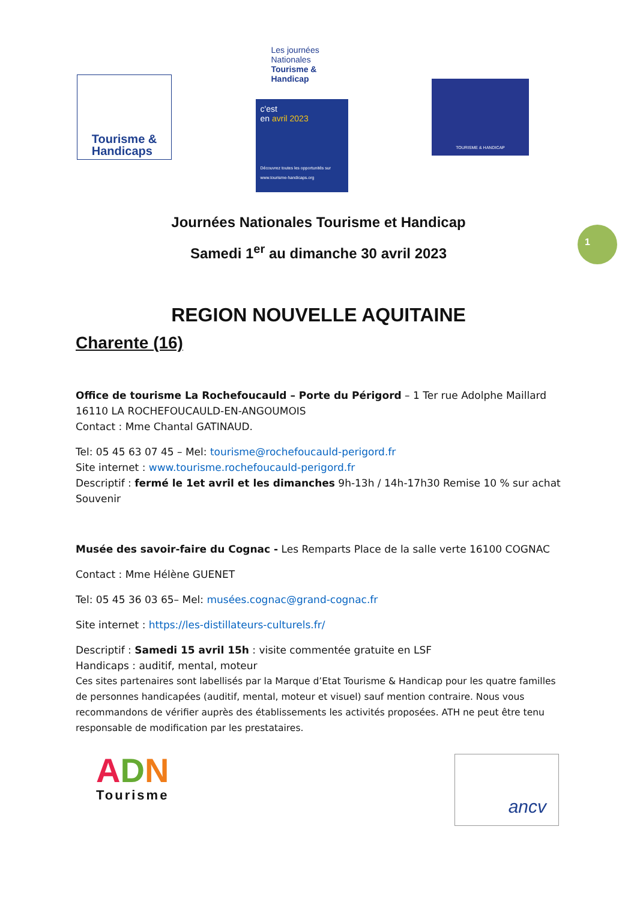Tourisme &
Handicaps
Les journées Nationales Tourisme & Handicap
c'est
en avril 2023
Découvrez toutes les opportunités sur www.tourisme-handicaps.org
TOURISME & HANDICAP
1
Journées Nationales Tourisme et Handicap
Samedi 1<sup>er</sup> au dimanche 30 avril 2023
REGION NOUVELLE AQUITAINE
Charente (16)
Office de tourisme La Rochefoucauld – Porte du Périgord – 1 Ter rue Adolphe Maillard
16110 LA ROCHEFOUCAULD-EN-ANGOUMOIS
Contact : Mme Chantal GATINAUD.
Tel: 05 45 63 07 45 – Mel: tourisme@rochefoucauld-perigord.fr
Site internet : www.tourisme.rochefoucauld-perigord.fr
Descriptif : fermé le 1et avril et les dimanches 9h-13h / 14h-17h30 Remise 10 % sur achat Souvenir
Musée des savoir-faire du Cognac - Les Remparts Place de la salle verte 16100 COGNAC
Contact : Mme Hélène GUENET
Tel: 05 45 36 03 65– Mel: musées.cognac@grand-cognac.fr
Site internet : https://les-distillateurs-culturels.fr/
Descriptif : Samedi 15 avril 15h : visite commentée gratuite en LSF
Handicaps : auditif, mental, moteur
Ces sites partenaires sont labellisés par la Marque d’Etat Tourisme & Handicap pour les quatre familles de personnes handicapées (auditif, mental, moteur et visuel) sauf mention contraire. Nous vous recommandons de vérifier auprès des établissements les activités proposées. ATH ne peut être tenu responsable de modification par les prestataires.
ADN
Tourisme
ancv